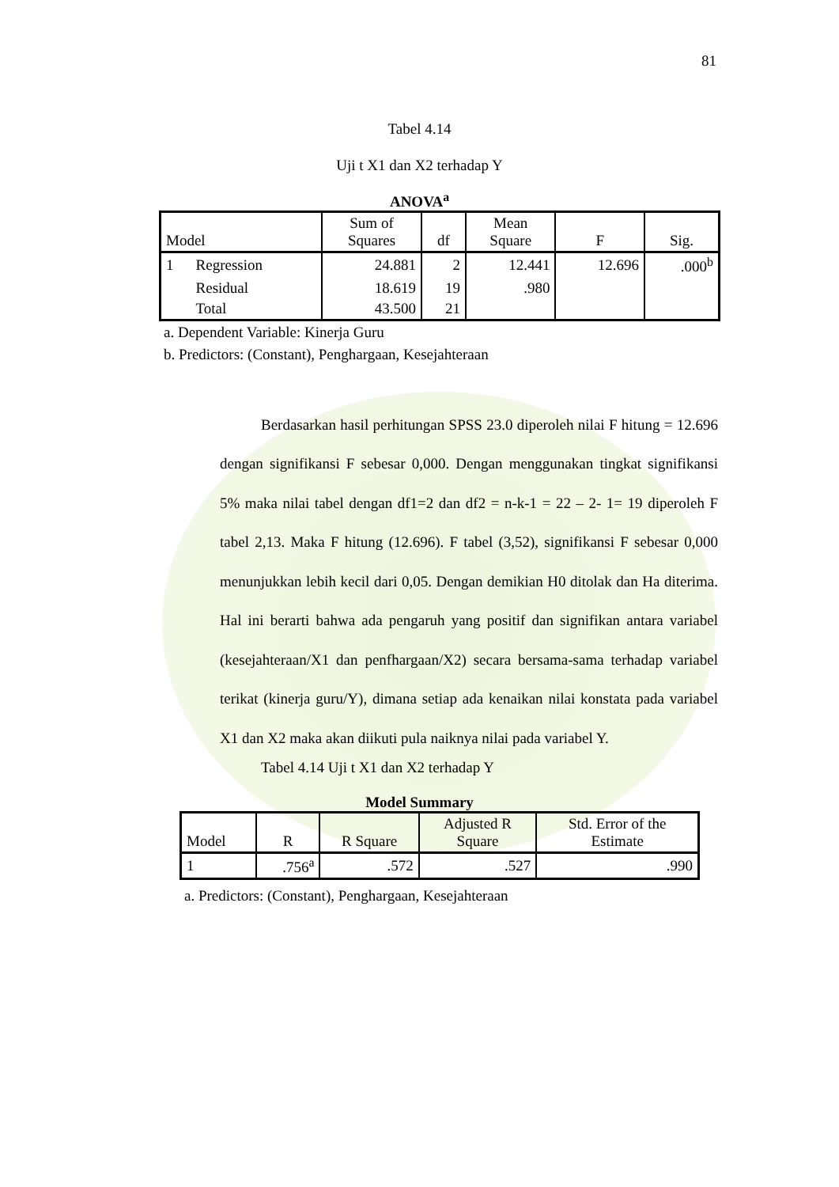81
Tabel 4.14
Uji t X1 dan X2 terhadap Y
ANOVA<sup>a</sup>
| Model | | Sum of Squares | df | Mean Square | F | Sig. |
| --- | --- | --- | --- | --- | --- | --- |
| 1 | Regression | 24.881 | 2 | 12.441 | 12.696 | .000<sup>b</sup> |
| | Residual | 18.619 | 19 | .980 | | |
| | Total | 43.500 | 21 | | | |
a. Dependent Variable: Kinerja Guru
b. Predictors: (Constant), Penghargaan, Kesejahteraan
Berdasarkan hasil perhitungan SPSS 23.0 diperoleh nilai F hitung = 12.696 dengan signifikansi F sebesar 0,000. Dengan menggunakan tingkat signifikansi 5% maka nilai tabel dengan df1=2 dan df2 = n-k-1 = 22 – 2- 1= 19 diperoleh F tabel 2,13. Maka F hitung (12.696). F tabel (3,52), signifikansi F sebesar 0,000 menunjukkan lebih kecil dari 0,05. Dengan demikian H0 ditolak dan Ha diterima. Hal ini berarti bahwa ada pengaruh yang positif dan signifikan antara variabel (kesejahteraan/X1 dan penfhargaan/X2) secara bersama-sama terhadap variabel terikat (kinerja guru/Y), dimana setiap ada kenaikan nilai konstata pada variabel X1 dan X2 maka akan diikuti pula naiknya nilai pada variabel Y.
Tabel 4.14 Uji t X1 dan X2 terhadap Y
Model Summary
| Model | R | R Square | Adjusted R Square | Std. Error of the Estimate |
| --- | --- | --- | --- | --- |
| 1 | .756<sup>a</sup> | .572 | .527 | .990 |
a. Predictors: (Constant), Penghargaan, Kesejahteraan